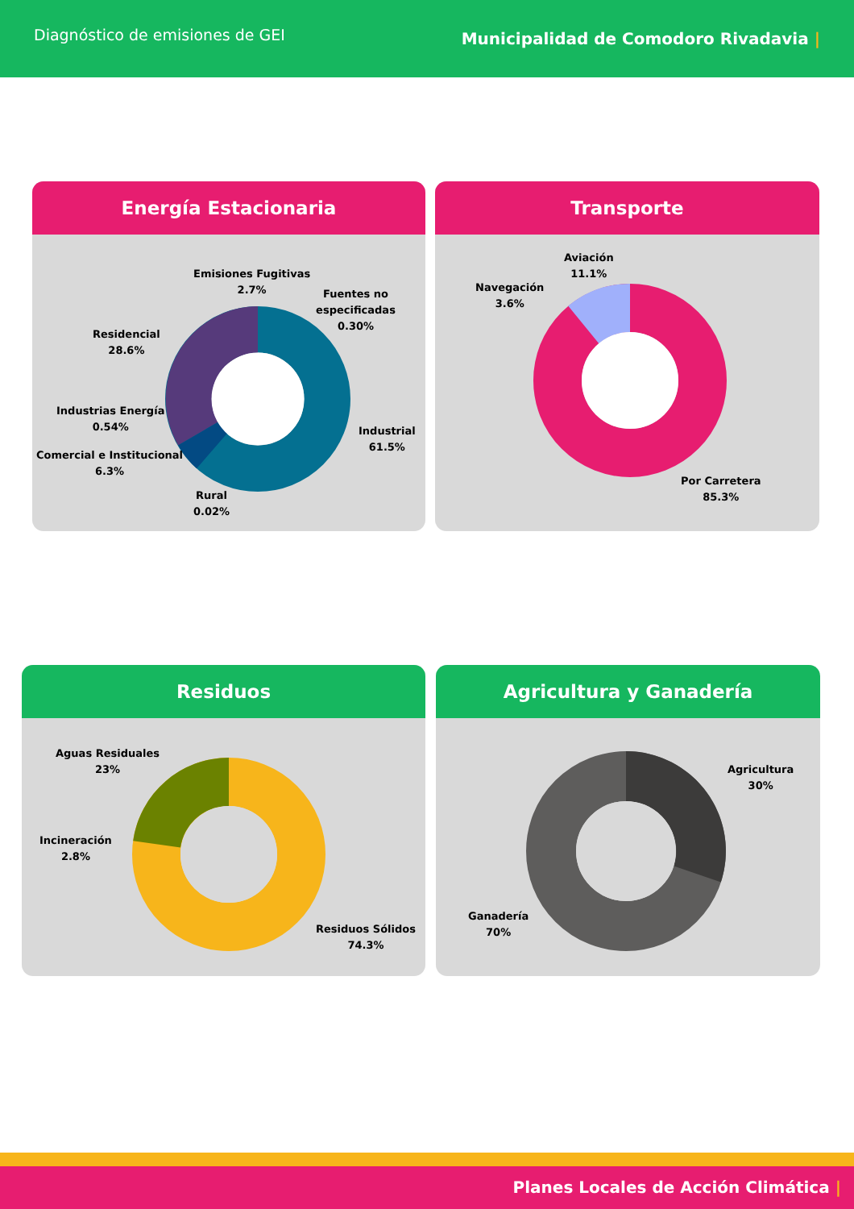Diagnóstico de emisiones de GEI
Municipalidad de Comodoro Rivadavia |
Energía Estacionaria
Emisiones Fugitivas
2.7%
Fuentes no especificadas
0.30%
Residencial
28.6%
Industrias Energía
0.54%
Comercial e Institucional
6.3%
Rural
0.02%
Industrial
61.5%
Transporte
Aviación
11.1%
Navegación
3.6%
Por Carretera
85.3%
Residuos
Aguas Residuales
23%
Incineración
2.8%
Residuos Sólidos
74.3%
Agricultura y Ganadería
Agricultura
30%
Ganadería
70%
Planes Locales de Acción Climática |